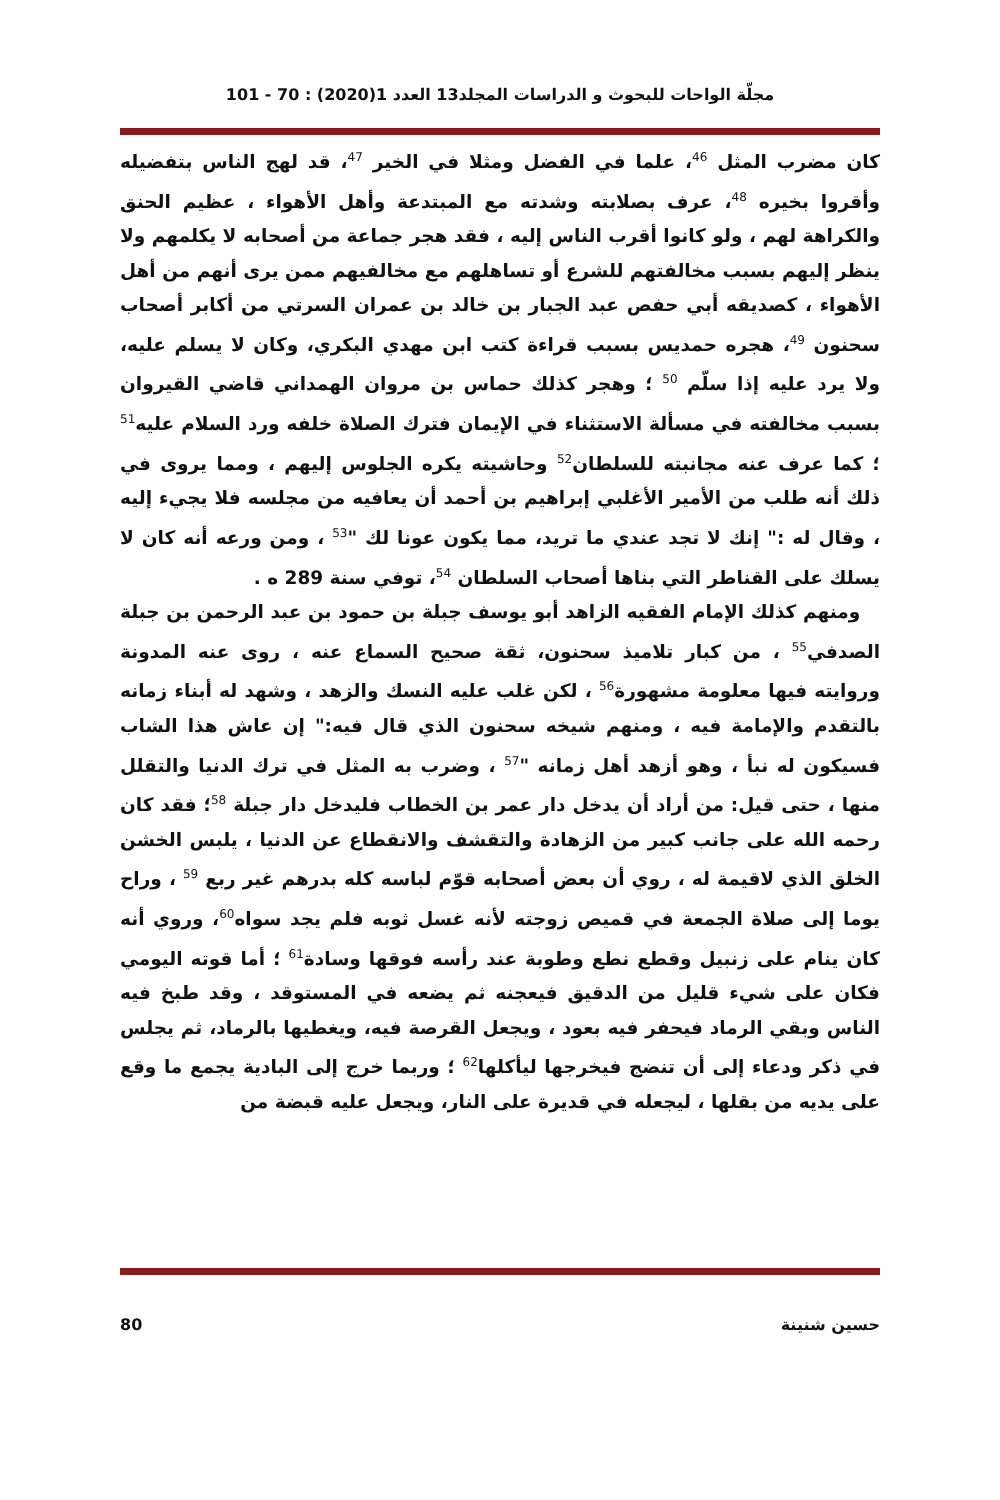مجلّة الواحات للبحوث و الدراسات المجلد13 العدد 1(2020) : 70 - 101
كان مضرب المثل <sup>46</sup>، علما في الفضل ومثلا في الخير <sup>47</sup>، قد لهج الناس بتفضيله وأقروا بخيره <sup>48</sup>، عرف بصلابته وشدته مع المبتدعة وأهل الأهواء ، عظيم الحنق والكراهة لهم ، ولو كانوا أقرب الناس إليه ، فقد هجر جماعة من أصحابه لا يكلمهم ولا ينظر إليهم بسبب مخالفتهم للشرع أو تساهلهم مع مخالفيهم ممن يرى أنهم من أهل الأهواء ، كصديقه أبي حفص عبد الجبار بن خالد بن عمران السرتي من أكابر أصحاب سحنون <sup>49</sup>، هجره حمديس بسبب قراءة كتب ابن مهدي البكري، وكان لا يسلم عليه، ولا يرد عليه إذا سلّم <sup>50</sup> ؛ وهجر كذلك حماس بن مروان الهمداني قاضي القيروان بسبب مخالفته في مسألة الاستثناء في الإيمان فترك الصلاة خلفه ورد السلام عليه<sup>51</sup> ؛ كما عرف عنه مجانبته للسلطان<sup>52</sup> وحاشيته يكره الجلوس إليهم ، ومما يروى في ذلك أنه طلب من الأمير الأغلبي إبراهيم بن أحمد أن يعافيه من مجلسه فلا يجيء إليه ، وقال له :" إنك لا تجد عندي ما تريد، مما يكون عونا لك "<sup>53</sup> ، ومن ورعه أنه كان لا يسلك على القناطر التي بناها أصحاب السلطان <sup>54</sup>، توفي سنة 289 ه .
ومنهم كذلك الإمام الفقيه الزاهد أبو يوسف جبلة بن حمود بن عبد الرحمن بن جبلة الصدفي<sup>55</sup> ، من كبار تلاميذ سحنون، ثقة صحيح السماع عنه ، روى عنه المدونة وروايته فيها معلومة مشهورة<sup>56</sup> ، لكن غلب عليه النسك والزهد ، وشهد له أبناء زمانه بالتقدم والإمامة فيه ، ومنهم شيخه سحنون الذي قال فيه:" إن عاش هذا الشاب فسيكون له نبأ ، وهو أزهد أهل زمانه "<sup>57</sup> ، وضرب به المثل في ترك الدنيا والتقلل منها ، حتى قيل: من أراد أن يدخل دار عمر بن الخطاب فليدخل دار جبلة <sup>58</sup>؛ فقد كان رحمه الله على جانب كبير من الزهادة والتقشف والانقطاع عن الدنيا ، يلبس الخشن الخلق الذي لاقيمة له ، روي أن بعض أصحابه قوّم لباسه كله بدرهم غير ربع <sup>59</sup> ، وراح يوما إلى صلاة الجمعة في قميص زوجته لأنه غسل ثوبه فلم يجد سواه<sup>60</sup>، وروي أنه كان ينام على زنبيل وقطع نطع وطوبة عند رأسه فوقها وسادة<sup>61</sup> ؛ أما قوته اليومي فكان على شيء قليل من الدقيق فيعجنه ثم يضعه في المستوقد ، وقد طبخ فيه الناس وبقي الرماد فيحفر فيه بعود ، ويجعل القرصة فيه، ويغطيها بالرماد، ثم يجلس في ذكر ودعاء إلى أن تنضج فيخرجها ليأكلها<sup>62</sup> ؛ وربما خرج إلى البادية يجمع ما وقع على يديه من بقلها ، ليجعله في قديرة على النار، ويجعل عليه قبضة من
حسين شنينة 80